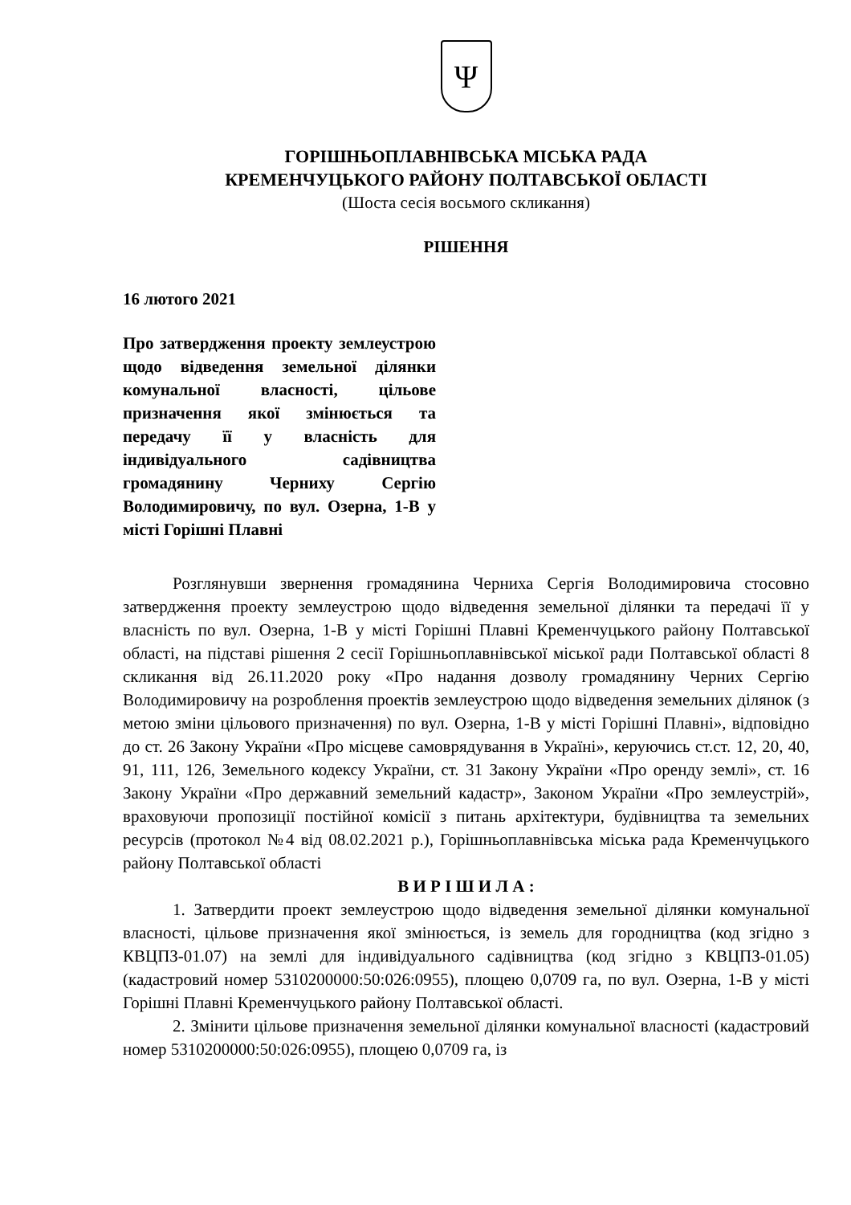Ψ
ГОРІШНЬОПЛАВНІВСЬКА МІСЬКА РАДА
КРЕМЕНЧУЦЬКОГО РАЙОНУ ПОЛТАВСЬКОЇ ОБЛАСТІ
(Шоста сесія восьмого скликання)
РІШЕННЯ
16 лютого 2021
Про затвердження проекту землеустрою щодо відведення земельної ділянки комунальної власності, цільове призначення якої змінюється та передачу її у власність для індивідуального садівництва громадянину Черниху Сергію Володимировичу, по вул. Озерна, 1-В у місті Горішні Плавні
Розглянувши звернення громадянина Черниха Сергія Володимировича стосовно затвердження проекту землеустрою щодо відведення земельної ділянки та передачі її у власність по вул. Озерна, 1-В у місті Горішні Плавні Кременчуцького району Полтавської області, на підставі рішення 2 сесії Горішньоплавнівської міської ради Полтавської області 8 скликання від 26.11.2020 року «Про надання дозволу громадянину Черних Сергію Володимировичу на розроблення проектів землеустрою щодо відведення земельних ділянок (з метою зміни цільового призначення) по вул. Озерна, 1-В у місті Горішні Плавні», відповідно до ст. 26 Закону України «Про місцеве самоврядування в Україні», керуючись ст.ст. 12, 20, 40, 91, 111, 126, Земельного кодексу України, ст. 31 Закону України «Про оренду землі», ст. 16 Закону України «Про державний земельний кадастр», Законом України «Про землеустрій», враховуючи пропозиції постійної комісії з питань архітектури, будівництва та земельних ресурсів (протокол №4 від 08.02.2021 р.), Горішньоплавнівська міська рада Кременчуцького району Полтавської області
В И Р І Ш И Л А :
1. Затвердити проект землеустрою щодо відведення земельної ділянки комунальної власності, цільове призначення якої змінюється, із земель для городництва (код згідно з КВЦПЗ-01.07) на землі для індивідуального садівництва (код згідно з КВЦПЗ-01.05) (кадастровий номер 5310200000:50:026:0955), площею 0,0709 га, по вул. Озерна, 1-В у місті Горішні Плавні Кременчуцького району Полтавської області.
2. Змінити цільове призначення земельної ділянки комунальної власності (кадастровий номер 5310200000:50:026:0955), площею 0,0709 га, із